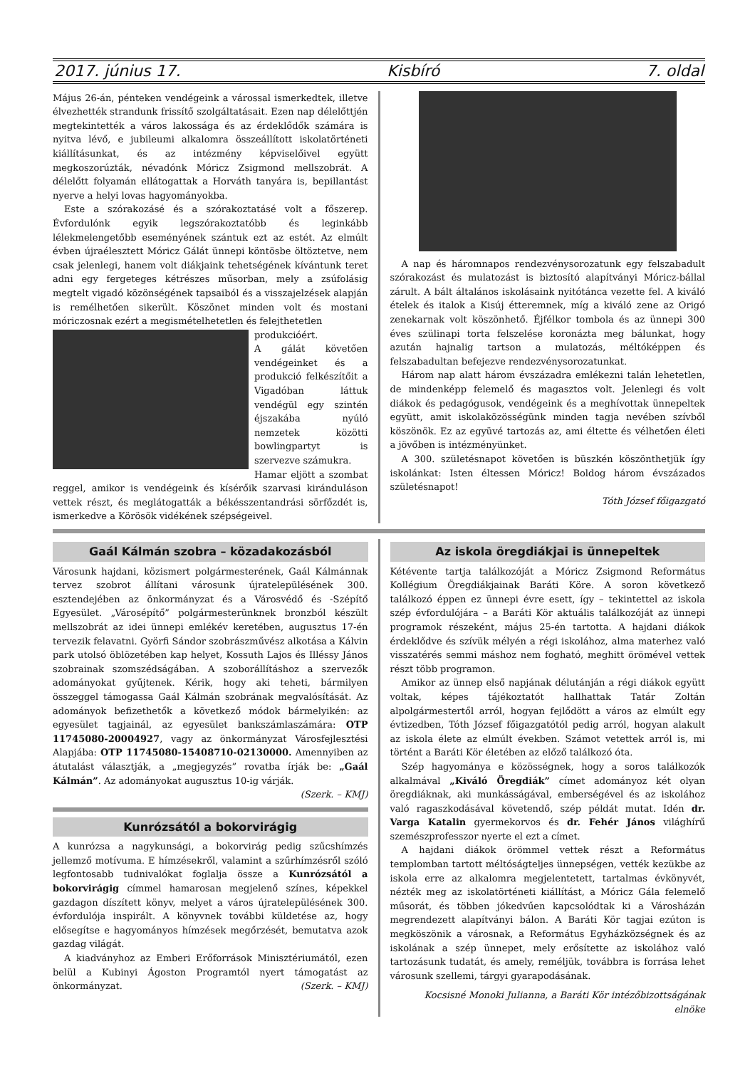2017. június 17. Kisbíró 7. oldal
Május 26-án, pénteken vendégeink a várossal ismerkedtek, illetve élvezhették strandunk frissítő szolgáltatásait. Ezen nap délelőttjén megtekintették a város lakossága és az érdeklődők számára is nyitva lévő, e jubileumi alkalomra összeállított iskolatörténeti kiállításunkat, és az intézmény képviselőivel együtt megkoszorúzták, névadónk Móricz Zsigmond mellszobrát. A délelőtt folyamán ellátogattak a Horváth tanyára is, bepillantást nyerve a helyi lovas hagyományokba.
Este a szórakozásé és a szórakoztatásé volt a főszerep. Évfordulónk egyik legszórakoztatóbb és leginkább lélekmelengetőbb eseményének szántuk ezt az estét. Az elmúlt évben újraélesztett Móricz Gálát ünnepi köntösbe öltöztetve, nem csak jelenlegi, hanem volt diákjaink tehetségének kívántunk teret adni egy fergeteges kétrészes műsorban, mely a zsúfolásig megtelt vigadó közönségének tapsaiból és a visszajelzések alapján is remélhetően sikerült. Köszönet minden volt és mostani móriczosnak ezért a megismételhetetlen és felejthetetlen
produkcióért.
A gálát követően vendégeinket és a produkció felkészítőit a Vigadóban láttuk vendégül egy szintén éjszakába nyúló nemzetek közötti bowlingpartyt is szervezve számukra.
Hamar eljött a szombat reggel, amikor is vendégeink és kísérőik szarvasi kiránduláson vettek részt, és meglátogatták a békésszentandrási sörfőzdét is, ismerkedve a Körösök vidékének szépségeivel.
A nap és háromnapos rendezvénysorozatunk egy felszabadult szórakozást és mulatozást is biztosító alapítványi Móricz-bállal zárult. A bált általános iskolásaink nyitótánca vezette fel. A kiváló ételek és italok a Kisúj étteremnek, míg a kiváló zene az Origó zenekarnak volt köszönhető. Éjfélkor tombola és az ünnepi 300 éves szülinapi torta felszelése koronázta meg bálunkat, hogy azután hajnalig tartson a mulatozás, méltóképpen és felszabadultan befejezve rendezvénysorozatunkat.
Három nap alatt három évszázadra emlékezni talán lehetetlen, de mindenképp felemelő és magasztos volt. Jelenlegi és volt diákok és pedagógusok, vendégeink és a meghívottak ünnepeltek együtt, amit iskolaközösségünk minden tagja nevében szívből köszönök. Ez az együvé tartozás az, ami éltette és vélhetően életi a jövőben is intézményünket.
A 300. születésnapot követően is büszkén köszönthetjük így iskolánkat: Isten éltessen Móricz! Boldog három évszázados születésnapot!
Tóth József főigazgató
Gaál Kálmán szobra – közadakozásból
Városunk hajdani, közismert polgármesterének, Gaál Kálmánnak tervez szobrot állítani városunk újratelepülésének 300. esztendejében az önkormányzat és a Városvédő és -Szépítő Egyesület. „Városépítő” polgármesterünknek bronzból készült mellszobrát az idei ünnepi emlékév keretében, augusztus 17-én tervezik felavatni. Györfi Sándor szobrászművész alkotása a Kálvin park utolsó öblözetében kap helyet, Kossuth Lajos és Illéssy János szobrainak szomszédságában. A szoborállításhoz a szervezők adományokat gyűjtenek. Kérik, hogy aki teheti, bármilyen összeggel támogassa Gaál Kálmán szobrának megvalósítását. Az adományok befizethetők a következő módok bármelyikén: az egyesület tagjainál, az egyesület bankszámlaszámára: OTP 11745080-20004927, vagy az önkormányzat Városfejlesztési Alapjába: OTP 11745080-15408710-02130000. Amennyiben az átutalást választják, a „megjegyzés” rovatba írják be: „Gaál Kálmán”. Az adományokat augusztus 10-ig várják.
(Szerk. – KMJ)
Kunrózsától a bokorvirágig
A kunrózsa a nagykunsági, a bokorvirág pedig szűcshímzés jellemző motívuma. E hímzésekről, valamint a szűrhímzésről szóló legfontosabb tudnivalókat foglalja össze a Kunrózsától a bokorvirágig címmel hamarosan megjelenő színes, képekkel gazdagon díszített könyv, melyet a város újratelepülésének 300. évfordulója inspirált. A könyvnek további küldetése az, hogy elősegítse e hagyományos hímzések megőrzését, bemutatva azok gazdag világát.
A kiadványhoz az Emberi Erőforrások Minisztériumától, ezen belül a Kubinyi Ágoston Programtól nyert támogatást az önkormányzat. (Szerk. – KMJ)
Az iskola öregdiákjai is ünnepeltek
Kétévente tartja találkozóját a Móricz Zsigmond Református Kollégium Öregdiákjainak Baráti Köre. A soron következő találkozó éppen ez ünnepi évre esett, így – tekintettel az iskola szép évfordulójára – a Baráti Kör aktuális találkozóját az ünnepi programok részeként, május 25-én tartotta. A hajdani diákok érdeklődve és szívük mélyén a régi iskolához, alma materhez való visszatérés semmi máshoz nem fogható, meghitt örömével vettek részt több programon.
Amikor az ünnep első napjának délutánján a régi diákok együtt voltak, képes tájékoztatót hallhattak Tatár Zoltán alpolgármestertől arról, hogyan fejlődött a város az elmúlt egy évtizedben, Tóth József főigazgatótól pedig arról, hogyan alakult az iskola élete az elmúlt években. Számot vetettek arról is, mi történt a Baráti Kör életében az előző találkozó óta.
Szép hagyománya e közösségnek, hogy a soros találkozók alkalmával „Kiváló Öregdiák” címet adományoz két olyan öregdiáknak, aki munkásságával, emberségével és az iskolához való ragaszkodásával követendő, szép példát mutat. Idén dr. Varga Katalin gyermekorvos és dr. Fehér János világhírű szemészprofesszor nyerte el ezt a címet.
A hajdani diákok örömmel vettek részt a Református templomban tartott méltóságteljes ünnepségen, vették kezükbe az iskola erre az alkalomra megjelentetett, tartalmas évkönyvét, nézték meg az iskolatörténeti kiállítást, a Móricz Gála felemelő műsorát, és többen jókedvűen kapcsolódtak ki a Városházán megrendezett alapítványi bálon. A Baráti Kör tagjai ezúton is megköszönik a városnak, a Református Egyházközségnek és az iskolának a szép ünnepet, mely erősítette az iskolához való tartozásunk tudatát, és amely, reméljük, továbbra is forrása lehet városunk szellemi, tárgyi gyarapodásának.
Kocsisné Monoki Julianna, a Baráti Kör intézőbizottságának elnöke